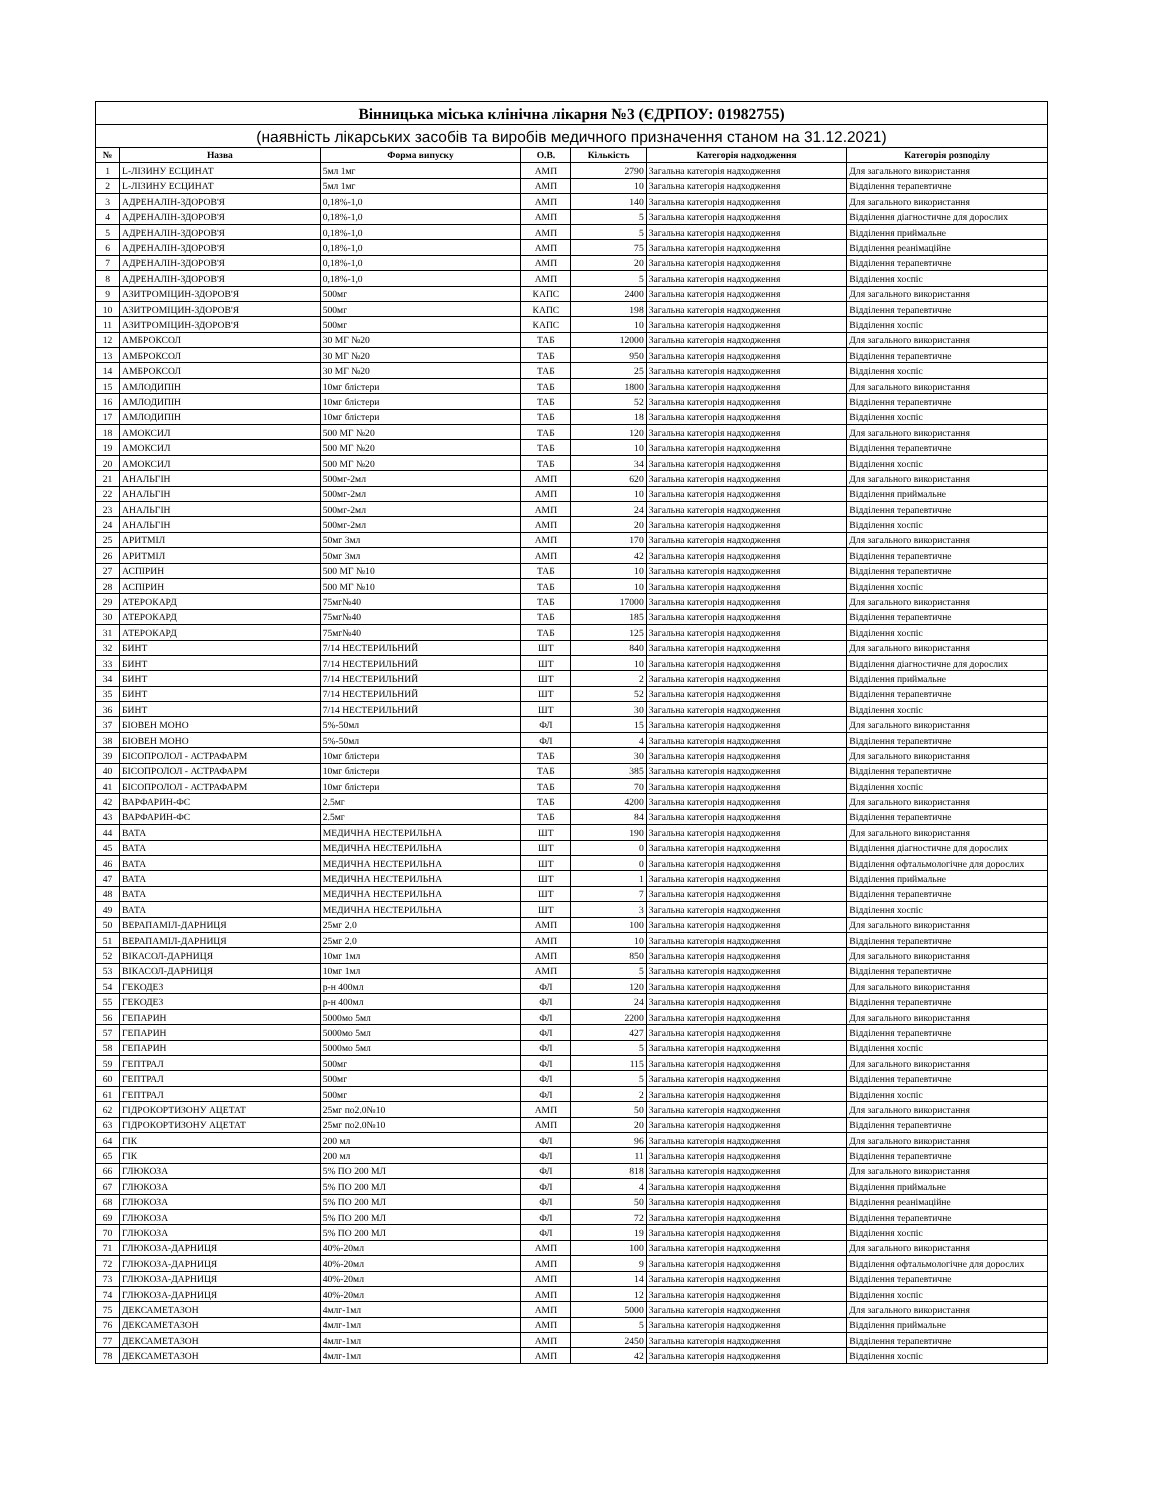| Вінницька міська клінічна лікарня №3 (ЄДРПОУ: 01982755) | | | | | | |
| (наявність лікарських засобів та виробів медичного призначення станом на 31.12.2021) | | | | | | |
| № | Назва | Форма випуску | О.В. | Кількість | Категорія надходження | Категорія розподілу |
| 1 | L-ЛІЗИНУ ЕСЦИНАТ | 5мл 1мг | АМП | 2790 | Загальна категорія надходження | Для загального використання |
| 2 | L-ЛІЗИНУ ЕСЦИНАТ | 5мл 1мг | АМП | 10 | Загальна категорія надходження | Відділення терапевтичне |
| 3 | АДРЕНАЛІН-ЗДОРОВ'Я | 0,18%-1,0 | АМП | 140 | Загальна категорія надходження | Для загального використання |
| 4 | АДРЕНАЛІН-ЗДОРОВ'Я | 0,18%-1,0 | АМП | 5 | Загальна категорія надходження | Відділення діагностичне для дорослих |
| 5 | АДРЕНАЛІН-ЗДОРОВ'Я | 0,18%-1,0 | АМП | 5 | Загальна категорія надходження | Відділення приймальне |
| 6 | АДРЕНАЛІН-ЗДОРОВ'Я | 0,18%-1,0 | АМП | 75 | Загальна категорія надходження | Відділення реанімаційне |
| 7 | АДРЕНАЛІН-ЗДОРОВ'Я | 0,18%-1,0 | АМП | 20 | Загальна категорія надходження | Відділення терапевтичне |
| 8 | АДРЕНАЛІН-ЗДОРОВ'Я | 0,18%-1,0 | АМП | 5 | Загальна категорія надходження | Відділення хоспіс |
| 9 | АЗИТРОМІЦИН-ЗДОРОВ'Я | 500мг | КАПС | 2400 | Загальна категорія надходження | Для загального використання |
| 10 | АЗИТРОМІЦИН-ЗДОРОВ'Я | 500мг | КАПС | 198 | Загальна категорія надходження | Відділення терапевтичне |
| 11 | АЗИТРОМІЦИН-ЗДОРОВ'Я | 500мг | КАПС | 10 | Загальна категорія надходження | Відділення хоспіс |
| 12 | АМБРОКСОЛ | 30 МГ №20 | ТАБ | 12000 | Загальна категорія надходження | Для загального використання |
| 13 | АМБРОКСОЛ | 30 МГ №20 | ТАБ | 950 | Загальна категорія надходження | Відділення терапевтичне |
| 14 | АМБРОКСОЛ | 30 МГ №20 | ТАБ | 25 | Загальна категорія надходження | Відділення хоспіс |
| 15 | АМЛОДИПІН | 10мг блістери | ТАБ | 1800 | Загальна категорія надходження | Для загального використання |
| 16 | АМЛОДИПІН | 10мг блістери | ТАБ | 52 | Загальна категорія надходження | Відділення терапевтичне |
| 17 | АМЛОДИПІН | 10мг блістери | ТАБ | 18 | Загальна категорія надходження | Відділення хоспіс |
| 18 | АМОКСИЛ | 500 МГ №20 | ТАБ | 120 | Загальна категорія надходження | Для загального використання |
| 19 | АМОКСИЛ | 500 МГ №20 | ТАБ | 10 | Загальна категорія надходження | Відділення терапевтичне |
| 20 | АМОКСИЛ | 500 МГ №20 | ТАБ | 34 | Загальна категорія надходження | Відділення хоспіс |
| 21 | АНАЛЬГІН | 500мг-2мл | АМП | 620 | Загальна категорія надходження | Для загального використання |
| 22 | АНАЛЬГІН | 500мг-2мл | АМП | 10 | Загальна категорія надходження | Відділення приймальне |
| 23 | АНАЛЬГІН | 500мг-2мл | АМП | 24 | Загальна категорія надходження | Відділення терапевтичне |
| 24 | АНАЛЬГІН | 500мг-2мл | АМП | 20 | Загальна категорія надходження | Відділення хоспіс |
| 25 | АРИТМІЛ | 50мг 3мл | АМП | 170 | Загальна категорія надходження | Для загального використання |
| 26 | АРИТМІЛ | 50мг 3мл | АМП | 42 | Загальна категорія надходження | Відділення терапевтичне |
| 27 | АСПІРИН | 500 МГ №10 | ТАБ | 10 | Загальна категорія надходження | Відділення терапевтичне |
| 28 | АСПІРИН | 500 МГ №10 | ТАБ | 10 | Загальна категорія надходження | Відділення хоспіс |
| 29 | АТЕРОКАРД | 75мг№40 | ТАБ | 17000 | Загальна категорія надходження | Для загального використання |
| 30 | АТЕРОКАРД | 75мг№40 | ТАБ | 185 | Загальна категорія надходження | Відділення терапевтичне |
| 31 | АТЕРОКАРД | 75мг№40 | ТАБ | 125 | Загальна категорія надходження | Відділення хоспіс |
| 32 | БИНТ | 7/14 НЕСТЕРИЛЬНИЙ | ШТ | 840 | Загальна категорія надходження | Для загального використання |
| 33 | БИНТ | 7/14 НЕСТЕРИЛЬНИЙ | ШТ | 10 | Загальна категорія надходження | Відділення діагностичне для дорослих |
| 34 | БИНТ | 7/14 НЕСТЕРИЛЬНИЙ | ШТ | 2 | Загальна категорія надходження | Відділення приймальне |
| 35 | БИНТ | 7/14 НЕСТЕРИЛЬНИЙ | ШТ | 52 | Загальна категорія надходження | Відділення терапевтичне |
| 36 | БИНТ | 7/14 НЕСТЕРИЛЬНИЙ | ШТ | 30 | Загальна категорія надходження | Відділення хоспіс |
| 37 | БІОВЕН МОНО | 5%-50мл | ФЛ | 15 | Загальна категорія надходження | Для загального використання |
| 38 | БІОВЕН МОНО | 5%-50мл | ФЛ | 4 | Загальна категорія надходження | Відділення терапевтичне |
| 39 | БІСОПРОЛОЛ - АСТРАФАРМ | 10мг блістери | ТАБ | 30 | Загальна категорія надходження | Для загального використання |
| 40 | БІСОПРОЛОЛ - АСТРАФАРМ | 10мг блістери | ТАБ | 385 | Загальна категорія надходження | Відділення терапевтичне |
| 41 | БІСОПРОЛОЛ - АСТРАФАРМ | 10мг блістери | ТАБ | 70 | Загальна категорія надходження | Відділення хоспіс |
| 42 | ВАРФАРИН-ФС | 2.5мг | ТАБ | 4200 | Загальна категорія надходження | Для загального використання |
| 43 | ВАРФАРИН-ФС | 2.5мг | ТАБ | 84 | Загальна категорія надходження | Відділення терапевтичне |
| 44 | ВАТА | МЕДИЧНА НЕСТЕРИЛЬНА | ШТ | 190 | Загальна категорія надходження | Для загального використання |
| 45 | ВАТА | МЕДИЧНА НЕСТЕРИЛЬНА | ШТ | 0 | Загальна категорія надходження | Відділення діагностичне для дорослих |
| 46 | ВАТА | МЕДИЧНА НЕСТЕРИЛЬНА | ШТ | 0 | Загальна категорія надходження | Відділення офтальмологічне для дорослих |
| 47 | ВАТА | МЕДИЧНА НЕСТЕРИЛЬНА | ШТ | 1 | Загальна категорія надходження | Відділення приймальне |
| 48 | ВАТА | МЕДИЧНА НЕСТЕРИЛЬНА | ШТ | 7 | Загальна категорія надходження | Відділення терапевтичне |
| 49 | ВАТА | МЕДИЧНА НЕСТЕРИЛЬНА | ШТ | 3 | Загальна категорія надходження | Відділення хоспіс |
| 50 | ВЕРАПАМІЛ-ДАРНИЦЯ | 25мг 2.0 | АМП | 100 | Загальна категорія надходження | Для загального використання |
| 51 | ВЕРАПАМІЛ-ДАРНИЦЯ | 25мг 2.0 | АМП | 10 | Загальна категорія надходження | Відділення терапевтичне |
| 52 | ВІКАСОЛ-ДАРНИЦЯ | 10мг 1мл | АМП | 850 | Загальна категорія надходження | Для загального використання |
| 53 | ВІКАСОЛ-ДАРНИЦЯ | 10мг 1мл | АМП | 5 | Загальна категорія надходження | Відділення терапевтичне |
| 54 | ГЕКОДЕЗ | р-н 400мл | ФЛ | 120 | Загальна категорія надходження | Для загального використання |
| 55 | ГЕКОДЕЗ | р-н 400мл | ФЛ | 24 | Загальна категорія надходження | Відділення терапевтичне |
| 56 | ГЕПАРИН | 5000мо 5мл | ФЛ | 2200 | Загальна категорія надходження | Для загального використання |
| 57 | ГЕПАРИН | 5000мо 5мл | ФЛ | 427 | Загальна категорія надходження | Відділення терапевтичне |
| 58 | ГЕПАРИН | 5000мо 5мл | ФЛ | 5 | Загальна категорія надходження | Відділення хоспіс |
| 59 | ГЕПТРАЛ | 500мг | ФЛ | 115 | Загальна категорія надходження | Для загального використання |
| 60 | ГЕПТРАЛ | 500мг | ФЛ | 5 | Загальна категорія надходження | Відділення терапевтичне |
| 61 | ГЕПТРАЛ | 500мг | ФЛ | 2 | Загальна категорія надходження | Відділення хоспіс |
| 62 | ГІДРОКОРТИЗОНУ АЦЕТАТ | 25мг по2.0№10 | АМП | 50 | Загальна категорія надходження | Для загального використання |
| 63 | ГІДРОКОРТИЗОНУ АЦЕТАТ | 25мг по2.0№10 | АМП | 20 | Загальна категорія надходження | Відділення терапевтичне |
| 64 | ГІК | 200 мл | ФЛ | 96 | Загальна категорія надходження | Для загального використання |
| 65 | ГІК | 200 мл | ФЛ | 11 | Загальна категорія надходження | Відділення терапевтичне |
| 66 | ГЛЮКОЗА | 5% ПО 200 МЛ | ФЛ | 818 | Загальна категорія надходження | Для загального використання |
| 67 | ГЛЮКОЗА | 5% ПО 200 МЛ | ФЛ | 4 | Загальна категорія надходження | Відділення приймальне |
| 68 | ГЛЮКОЗА | 5% ПО 200 МЛ | ФЛ | 50 | Загальна категорія надходження | Відділення реанімаційне |
| 69 | ГЛЮКОЗА | 5% ПО 200 МЛ | ФЛ | 72 | Загальна категорія надходження | Відділення терапевтичне |
| 70 | ГЛЮКОЗА | 5% ПО 200 МЛ | ФЛ | 19 | Загальна категорія надходження | Відділення хоспіс |
| 71 | ГЛЮКОЗА-ДАРНИЦЯ | 40%-20мл | АМП | 100 | Загальна категорія надходження | Для загального використання |
| 72 | ГЛЮКОЗА-ДАРНИЦЯ | 40%-20мл | АМП | 9 | Загальна категорія надходження | Відділення офтальмологічне для дорослих |
| 73 | ГЛЮКОЗА-ДАРНИЦЯ | 40%-20мл | АМП | 14 | Загальна категорія надходження | Відділення терапевтичне |
| 74 | ГЛЮКОЗА-ДАРНИЦЯ | 40%-20мл | АМП | 12 | Загальна категорія надходження | Відділення хоспіс |
| 75 | ДЕКСАМЕТАЗОН | 4млг-1мл | АМП | 5000 | Загальна категорія надходження | Для загального використання |
| 76 | ДЕКСАМЕТАЗОН | 4млг-1мл | АМП | 5 | Загальна категорія надходження | Відділення приймальне |
| 77 | ДЕКСАМЕТАЗОН | 4млг-1мл | АМП | 2450 | Загальна категорія надходження | Відділення терапевтичне |
| 78 | ДЕКСАМЕТАЗОН | 4млг-1мл | АМП | 42 | Загальна категорія надходження | Відділення хоспіс |